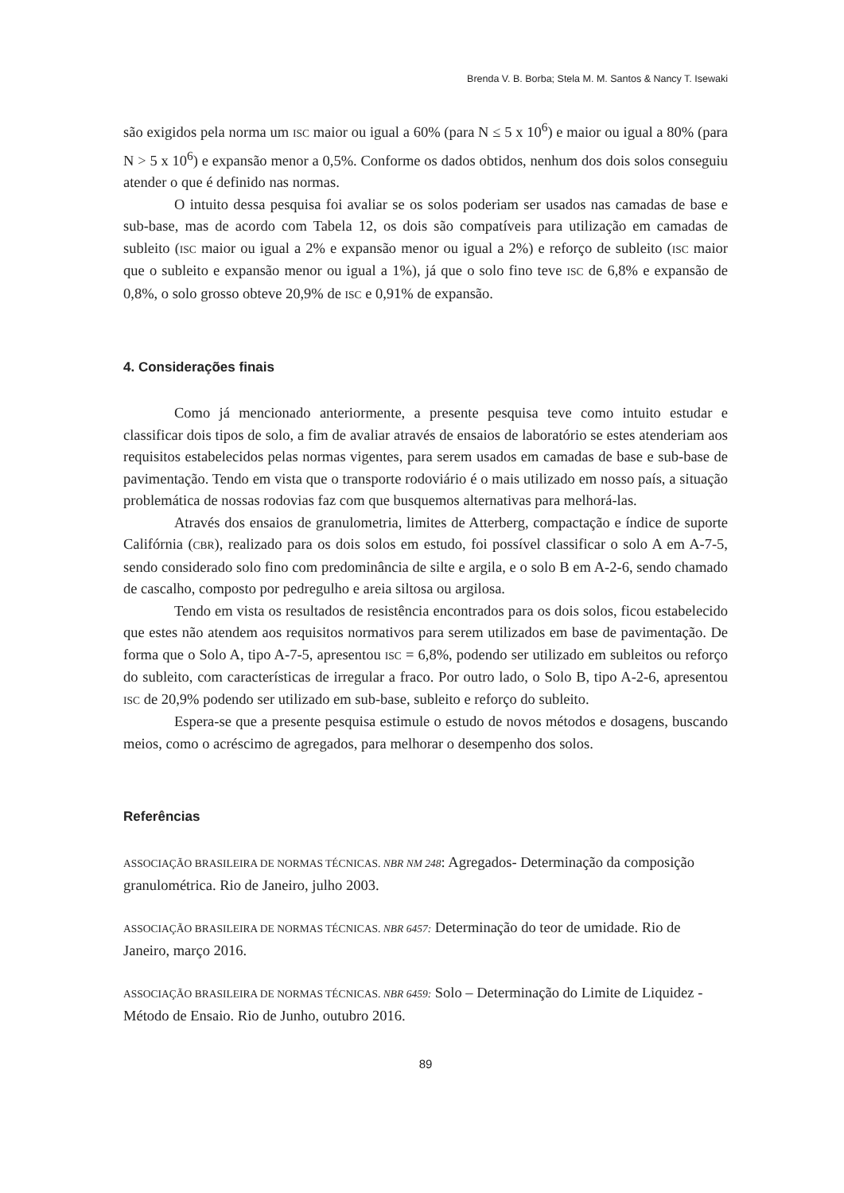Brenda V. B. Borba; Stela M. M. Santos & Nancy T. Isewaki
são exigidos pela norma um ISC maior ou igual a 60% (para N ≤ 5 x 10<sup>6</sup>) e maior ou igual a 80% (para N > 5 x 10<sup>6</sup>) e expansão menor a 0,5%. Conforme os dados obtidos, nenhum dos dois solos conseguiu atender o que é definido nas normas.
O intuito dessa pesquisa foi avaliar se os solos poderiam ser usados nas camadas de base e sub-base, mas de acordo com Tabela 12, os dois são compatíveis para utilização em camadas de subleito (ISC maior ou igual a 2% e expansão menor ou igual a 2%) e reforço de subleito (ISC maior que o subleito e expansão menor ou igual a 1%), já que o solo fino teve ISC de 6,8% e expansão de 0,8%, o solo grosso obteve 20,9% de ISC e 0,91% de expansão.
4. Considerações finais
Como já mencionado anteriormente, a presente pesquisa teve como intuito estudar e classificar dois tipos de solo, a fim de avaliar através de ensaios de laboratório se estes atenderiam aos requisitos estabelecidos pelas normas vigentes, para serem usados em camadas de base e sub-base de pavimentação. Tendo em vista que o transporte rodoviário é o mais utilizado em nosso país, a situação problemática de nossas rodovias faz com que busquemos alternativas para melhorá-las.
Através dos ensaios de granulometria, limites de Atterberg, compactação e índice de suporte Califórnia (CBR), realizado para os dois solos em estudo, foi possível classificar o solo A em A-7-5, sendo considerado solo fino com predominância de silte e argila, e o solo B em A-2-6, sendo chamado de cascalho, composto por pedregulho e areia siltosa ou argilosa.
Tendo em vista os resultados de resistência encontrados para os dois solos, ficou estabelecido que estes não atendem aos requisitos normativos para serem utilizados em base de pavimentação. De forma que o Solo A, tipo A-7-5, apresentou ISC = 6,8%, podendo ser utilizado em subleitos ou reforço do subleito, com características de irregular a fraco. Por outro lado, o Solo B, tipo A-2-6, apresentou ISC de 20,9% podendo ser utilizado em sub-base, subleito e reforço do subleito.
Espera-se que a presente pesquisa estimule o estudo de novos métodos e dosagens, buscando meios, como o acréscimo de agregados, para melhorar o desempenho dos solos.
Referências
ASSOCIAÇÃO BRASILEIRA DE NORMAS TÉCNICAS. NBR NM 248: Agregados- Determinação da composição granulométrica. Rio de Janeiro, julho 2003.
ASSOCIAÇÃO BRASILEIRA DE NORMAS TÉCNICAS. NBR 6457: Determinação do teor de umidade. Rio de Janeiro, março 2016.
ASSOCIAÇÃO BRASILEIRA DE NORMAS TÉCNICAS. NBR 6459: Solo – Determinação do Limite de Liquidez - Método de Ensaio. Rio de Junho, outubro 2016.
89